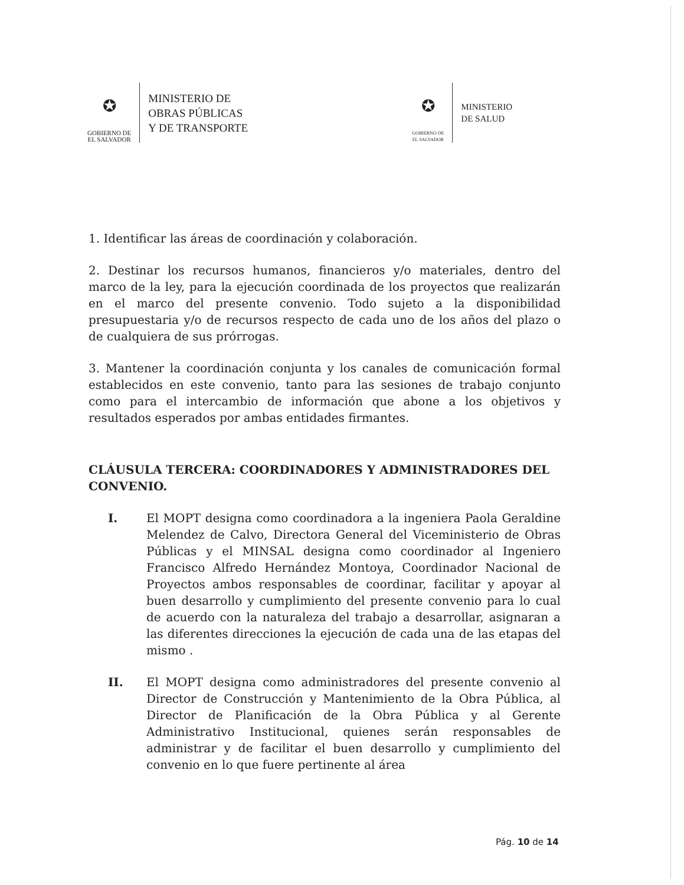✪
GOBIERNO DE
EL SALVADOR
MINISTERIO DE
OBRAS PÚBLICAS
Y DE TRANSPORTE
✪
GOBIERNO DE
EL SALVADOR
MINISTERIO
DE SALUD
1. Identificar las áreas de coordinación y colaboración.
2. Destinar los recursos humanos, financieros y/o materiales, dentro del marco de la ley, para la ejecución coordinada de los proyectos que realizarán en el marco del presente convenio. Todo sujeto a la disponibilidad presupuestaria y/o de recursos respecto de cada uno de los años del plazo o de cualquiera de sus prórrogas.
3. Mantener la coordinación conjunta y los canales de comunicación formal establecidos en este convenio, tanto para las sesiones de trabajo conjunto como para el intercambio de información que abone a los objetivos y resultados esperados por ambas entidades firmantes.
CLÁUSULA TERCERA: COORDINADORES Y ADMINISTRADORES DEL CONVENIO.
I. El MOPT designa como coordinadora a la ingeniera Paola Geraldine Melendez de Calvo, Directora General del Viceministerio de Obras Públicas y el MINSAL designa como coordinador al Ingeniero Francisco Alfredo Hernández Montoya, Coordinador Nacional de Proyectos ambos responsables de coordinar, facilitar y apoyar al buen desarrollo y cumplimiento del presente convenio para lo cual de acuerdo con la naturaleza del trabajo a desarrollar, asignaran a las diferentes direcciones la ejecución de cada una de las etapas del mismo .
II. El MOPT designa como administradores del presente convenio al Director de Construcción y Mantenimiento de la Obra Pública, al Director de Planificación de la Obra Pública y al Gerente Administrativo Institucional, quienes serán responsables de administrar y de facilitar el buen desarrollo y cumplimiento del convenio en lo que fuere pertinente al área
Pág. 10 de 14